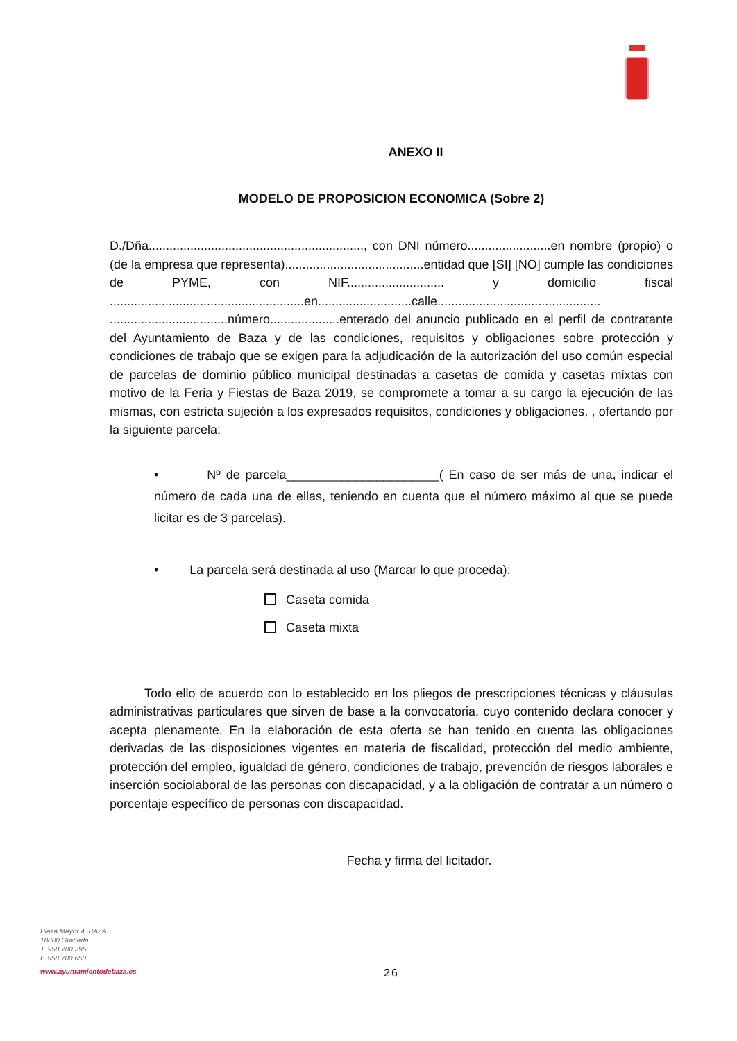ANEXO II
MODELO DE PROPOSICION ECONOMICA (Sobre 2)
D./Dña.............................................................., con DNI número........................en nombre (propio) o (de la empresa que representa)........................................entidad que [SI] [NO] cumple las condiciones de PYME, con NIF............................ y domicilio fiscal ........................................................en...........................calle............................................... ..................................número....................enterado del anuncio publicado en el perfil de contratante del Ayuntamiento de Baza y de las condiciones, requisitos y obligaciones sobre protección y condiciones de trabajo que se exigen para la adjudicación de la autorización del uso común especial de parcelas de dominio público municipal destinadas a casetas de comida y casetas mixtas con motivo de la Feria y Fiestas de Baza 2019, se compromete a tomar a su cargo la ejecución de las mismas, con estricta sujeción a los expresados requisitos, condiciones y obligaciones, , ofertando por la siguiente parcela:
• Nº de parcela______________________( En caso de ser más de una, indicar el número de cada una de ellas, teniendo en cuenta que el número máximo al que se puede licitar es de 3 parcelas).
• La parcela será destinada al uso (Marcar lo que proceda):
Caseta comida
Caseta mixta
Todo ello de acuerdo con lo establecido en los pliegos de prescripciones técnicas y cláusulas administrativas particulares que sirven de base a la convocatoria, cuyo contenido declara conocer y acepta plenamente. En la elaboración de esta oferta se han tenido en cuenta las obligaciones derivadas de las disposiciones vigentes en materia de fiscalidad, protección del medio ambiente, protección del empleo, igualdad de género, condiciones de trabajo, prevención de riesgos laborales e inserción sociolaboral de las personas con discapacidad, y a la obligación de contratar a un número o porcentaje específico de personas con discapacidad.
Fecha y firma del licitador.
Plaza Mayor 4. BAZA
18800 Granada
T. 958 700 395
F. 958 700 650
www.ayuntamientodebaza.es
26